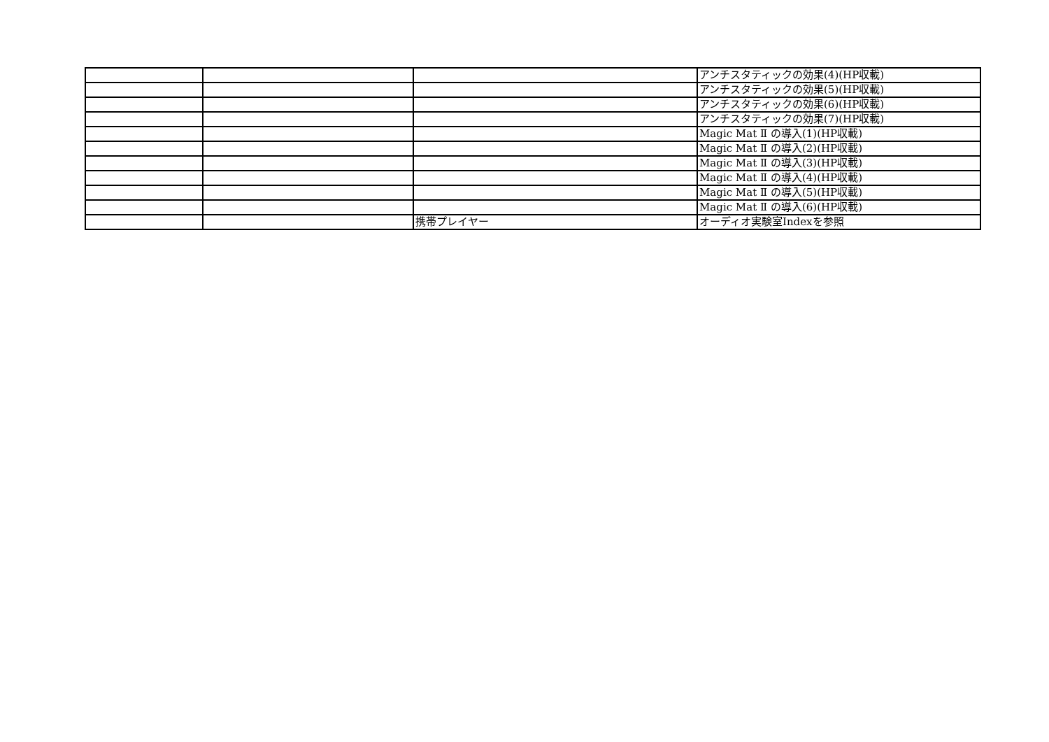| | | | アンチスタティックの効果(4)(HP収載) |
| | | | アンチスタティックの効果(5)(HP収載) |
| | | | アンチスタティックの効果(6)(HP収載) |
| | | | アンチスタティックの効果(7)(HP収載) |
| | | | Magic Mat Ⅱ の導入(1)(HP収載) |
| | | | Magic Mat Ⅱ の導入(2)(HP収載) |
| | | | Magic Mat Ⅱ の導入(3)(HP収載) |
| | | | Magic Mat Ⅱ の導入(4)(HP収載) |
| | | | Magic Mat Ⅱ の導入(5)(HP収載) |
| | | | Magic Mat Ⅱ の導入(6)(HP収載) |
| | | 携帯プレイヤー | オーディオ実験室Indexを参照 |